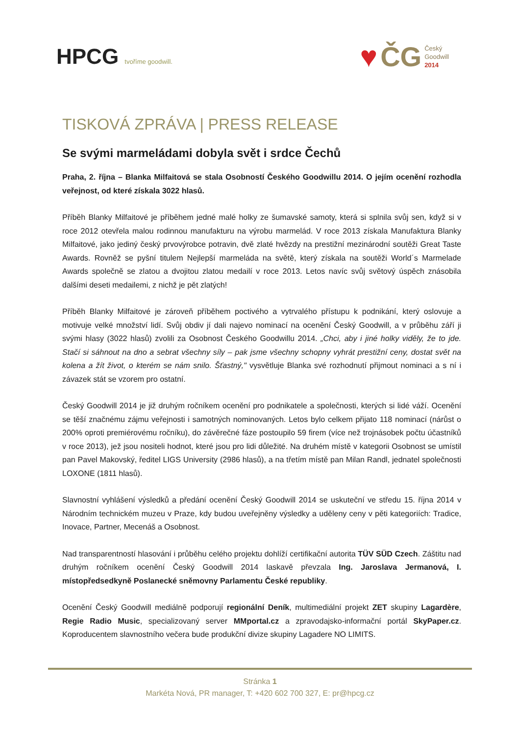HPCG tvoříme goodwill.
♥ ČG Český
Goodwill
2014
TISKOVÁ ZPRÁVA | PRESS RELEASE
Se svými marmeládami dobyla svět i srdce Čechů
Praha, 2. října – Blanka Milfaitová se stala Osobností Českého Goodwillu 2014. O jejím ocenění rozhodla veřejnost, od které získala 3022 hlasů.
Příběh Blanky Milfaitové je příběhem jedné malé holky ze šumavské samoty, která si splnila svůj sen, když si v roce 2012 otevřela malou rodinnou manufakturu na výrobu marmelád. V roce 2013 získala Manufaktura Blanky Milfaitové, jako jediný český prvovýrobce potravin, dvě zlaté hvězdy na prestižní mezinárodní soutěži Great Taste Awards. Rovněž se pyšní titulem Nejlepší marmeláda na světě, který získala na soutěži World´s Marmelade Awards společně se zlatou a dvojitou zlatou medailí v roce 2013. Letos navíc svůj světový úspěch znásobila dalšími deseti medailemi, z nichž je pět zlatých!
Příběh Blanky Milfaitové je zároveň příběhem poctivého a vytrvalého přístupu k podnikání, který oslovuje a motivuje velké množství lidí. Svůj obdiv jí dali najevo nominací na ocenění Český Goodwill, a v průběhu září ji svými hlasy (3022 hlasů) zvolili za Osobnost Českého Goodwillu 2014. „Chci, aby i jiné holky viděly, že to jde. Stačí si sáhnout na dno a sebrat všechny síly – pak jsme všechny schopny vyhrát prestižní ceny, dostat svět na kolena a žít život, o kterém se nám snilo. Šťastný," vysvětluje Blanka své rozhodnutí přijmout nominaci a s ní i závazek stát se vzorem pro ostatní.
Český Goodwill 2014 je již druhým ročníkem ocenění pro podnikatele a společnosti, kterých si lidé váží. Ocenění se těší značnému zájmu veřejnosti i samotných nominovaných. Letos bylo celkem přijato 118 nominací (nárůst o 200% oproti premiérovému ročníku), do závěrečné fáze postoupilo 59 firem (více než trojnásobek počtu účastníků v roce 2013), jež jsou nositeli hodnot, které jsou pro lidi důležité. Na druhém místě v kategorii Osobnost se umístil pan Pavel Makovský, ředitel LIGS University (2986 hlasů), a na třetím místě pan Milan Randl, jednatel společnosti LOXONE (1811 hlasů).
Slavnostní vyhlášení výsledků a předání ocenění Český Goodwill 2014 se uskuteční ve středu 15. října 2014 v Národním technickém muzeu v Praze, kdy budou uveřejněny výsledky a uděleny ceny v pěti kategoriích: Tradice, Inovace, Partner, Mecenáš a Osobnost.
Nad transparentností hlasování i průběhu celého projektu dohlíží certifikační autorita TÜV SÜD Czech. Záštitu nad druhým ročníkem ocenění Český Goodwill 2014 laskavě převzala Ing. Jaroslava Jermanová, I. místopředsedkyně Poslanecké sněmovny Parlamentu České republiky.
Ocenění Český Goodwill mediálně podporují regionální Deník, multimediální projekt ZET skupiny Lagardère, Regie Radio Music, specializovaný server MMportal.cz a zpravodajsko-informační portál SkyPaper.cz. Koproducentem slavnostního večera bude produkční divize skupiny Lagadere NO LIMITS.
Stránka 1
Markéta Nová, PR manager, T: +420 602 700 327, E: pr@hpcg.cz